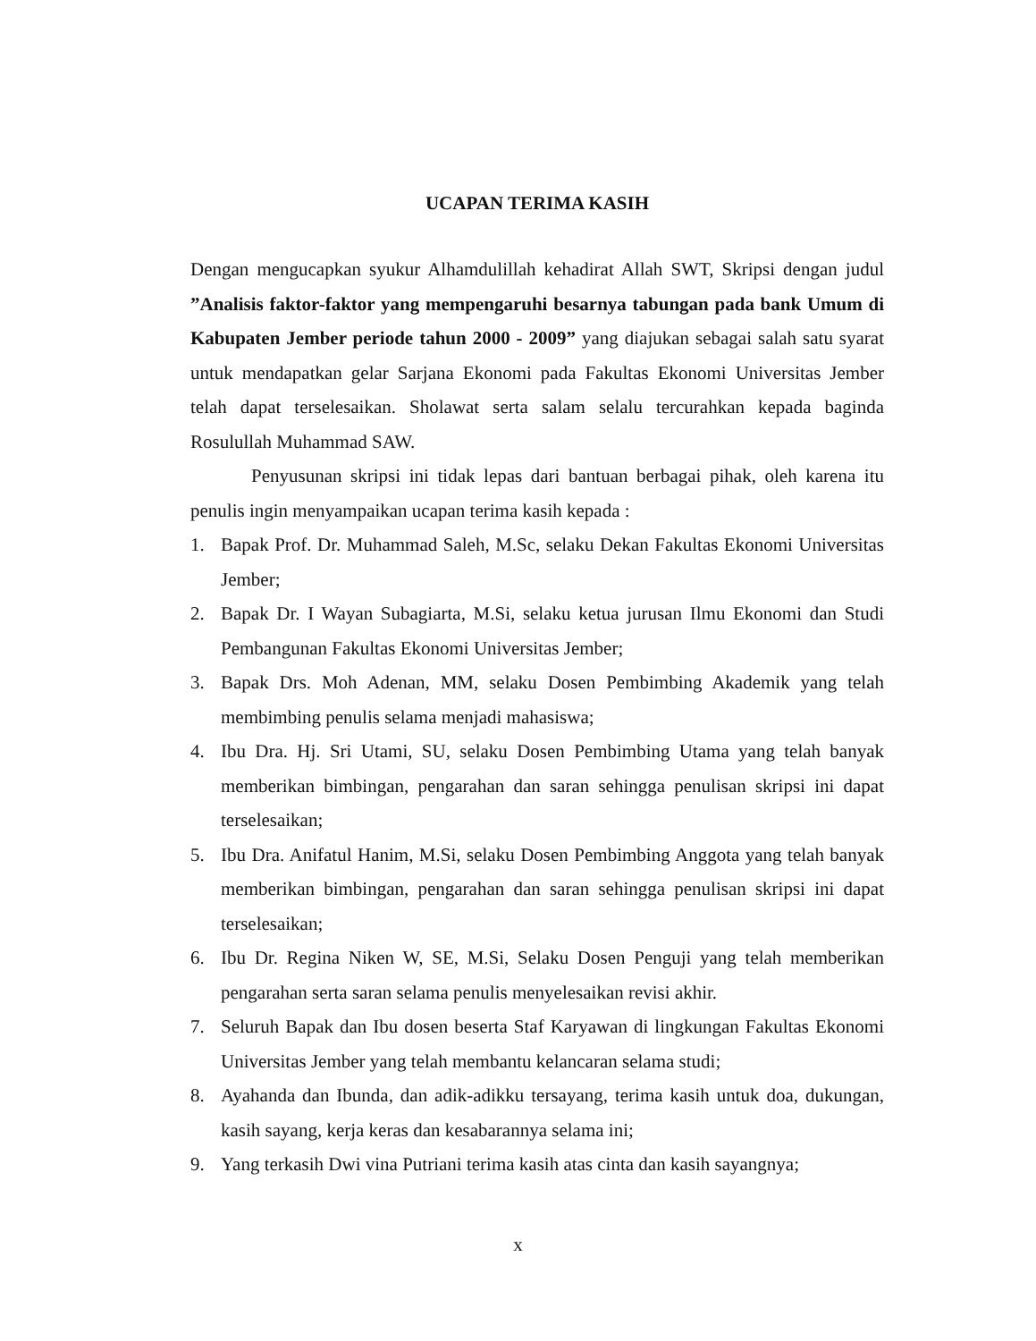UCAPAN TERIMA KASIH
Dengan mengucapkan syukur Alhamdulillah kehadirat Allah SWT, Skripsi dengan judul ”Analisis faktor-faktor yang mempengaruhi besarnya tabungan pada bank Umum di Kabupaten Jember periode tahun 2000 - 2009” yang diajukan sebagai salah satu syarat untuk mendapatkan gelar Sarjana Ekonomi pada Fakultas Ekonomi Universitas Jember telah dapat terselesaikan. Sholawat serta salam selalu tercurahkan kepada baginda Rosulullah Muhammad SAW.
Penyusunan skripsi ini tidak lepas dari bantuan berbagai pihak, oleh karena itu penulis ingin menyampaikan ucapan terima kasih kepada :
1. Bapak Prof. Dr. Muhammad Saleh, M.Sc, selaku Dekan Fakultas Ekonomi Universitas Jember;
2. Bapak Dr. I Wayan Subagiarta, M.Si, selaku ketua jurusan Ilmu Ekonomi dan Studi Pembangunan Fakultas Ekonomi Universitas Jember;
3. Bapak Drs. Moh Adenan, MM, selaku Dosen Pembimbing Akademik yang telah membimbing penulis selama menjadi mahasiswa;
4. Ibu Dra. Hj. Sri Utami, SU, selaku Dosen Pembimbing Utama yang telah banyak memberikan bimbingan, pengarahan dan saran sehingga penulisan skripsi ini dapat terselesaikan;
5. Ibu Dra. Anifatul Hanim, M.Si, selaku Dosen Pembimbing Anggota yang telah banyak memberikan bimbingan, pengarahan dan saran sehingga penulisan skripsi ini dapat terselesaikan;
6. Ibu Dr. Regina Niken W, SE, M.Si, Selaku Dosen Penguji yang telah memberikan pengarahan serta saran selama penulis menyelesaikan revisi akhir.
7. Seluruh Bapak dan Ibu dosen beserta Staf Karyawan di lingkungan Fakultas Ekonomi Universitas Jember yang telah membantu kelancaran selama studi;
8. Ayahanda dan Ibunda, dan adik-adikku tersayang, terima kasih untuk doa, dukungan, kasih sayang, kerja keras dan kesabarannya selama ini;
9. Yang terkasih Dwi vina Putriani terima kasih atas cinta dan kasih sayangnya;
x